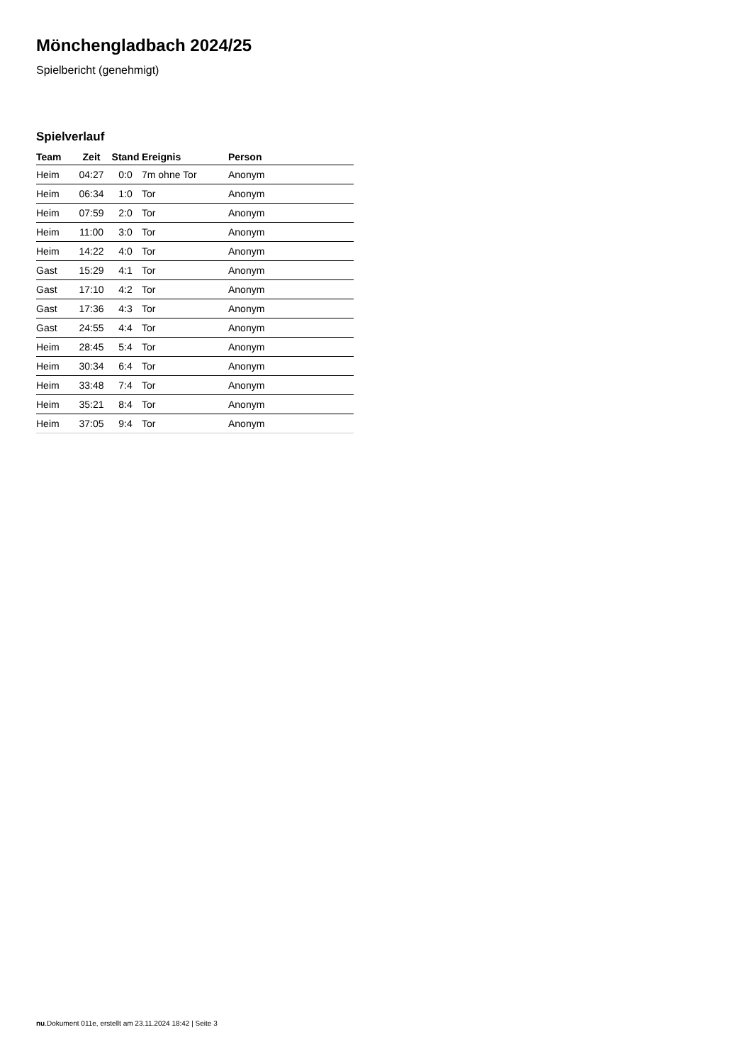Mönchengladbach 2024/25
Spielbericht (genehmigt)
Spielverlauf
| Team | Zeit | Stand | Ereignis | Person |
| --- | --- | --- | --- | --- |
| Heim | 04:27 | 0:0 | 7m ohne Tor | Anonym |
| Heim | 06:34 | 1:0 | Tor | Anonym |
| Heim | 07:59 | 2:0 | Tor | Anonym |
| Heim | 11:00 | 3:0 | Tor | Anonym |
| Heim | 14:22 | 4:0 | Tor | Anonym |
| Gast | 15:29 | 4:1 | Tor | Anonym |
| Gast | 17:10 | 4:2 | Tor | Anonym |
| Gast | 17:36 | 4:3 | Tor | Anonym |
| Gast | 24:55 | 4:4 | Tor | Anonym |
| Heim | 28:45 | 5:4 | Tor | Anonym |
| Heim | 30:34 | 6:4 | Tor | Anonym |
| Heim | 33:48 | 7:4 | Tor | Anonym |
| Heim | 35:21 | 8:4 | Tor | Anonym |
| Heim | 37:05 | 9:4 | Tor | Anonym |
nu.Dokument 011e, erstellt am 23.11.2024 18:42 | Seite 3